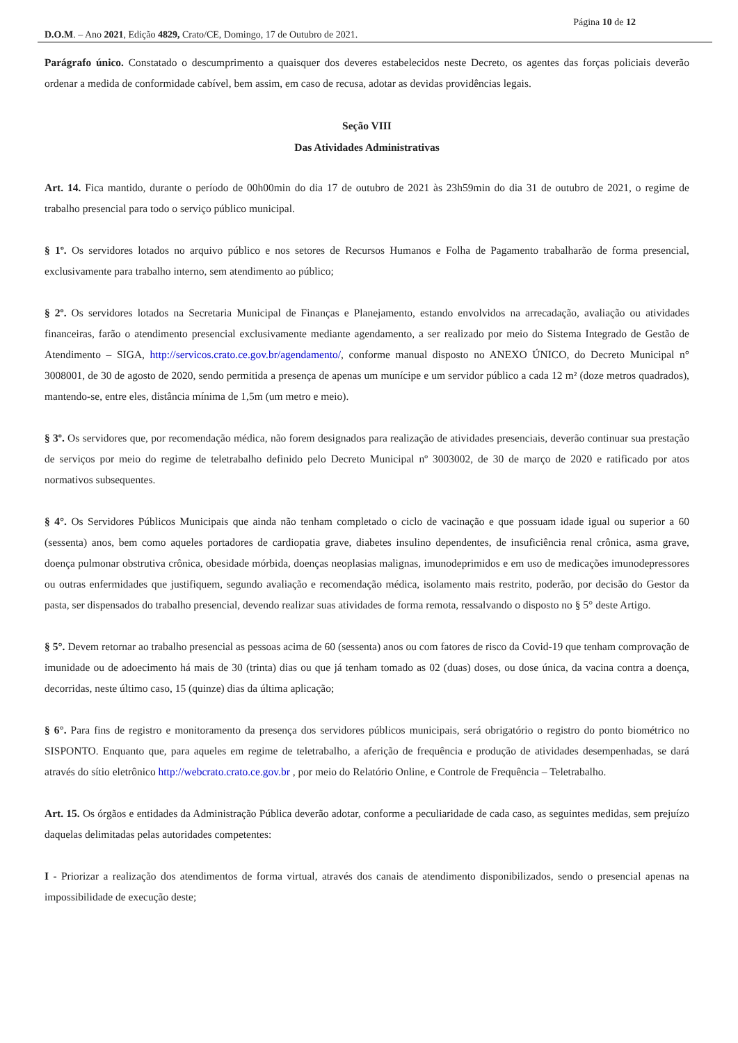Página 10 de 12
D.O.M. – Ano 2021, Edição 4829, Crato/CE, Domingo, 17 de Outubro de 2021.
Parágrafo único. Constatado o descumprimento a quaisquer dos deveres estabelecidos neste Decreto, os agentes das forças policiais deverão ordenar a medida de conformidade cabível, bem assim, em caso de recusa, adotar as devidas providências legais.
Seção VIII
Das Atividades Administrativas
Art. 14. Fica mantido, durante o período de 00h00min do dia 17 de outubro de 2021 às 23h59min do dia 31 de outubro de 2021, o regime de trabalho presencial para todo o serviço público municipal.
§ 1º. Os servidores lotados no arquivo público e nos setores de Recursos Humanos e Folha de Pagamento trabalharão de forma presencial, exclusivamente para trabalho interno, sem atendimento ao público;
§ 2º. Os servidores lotados na Secretaria Municipal de Finanças e Planejamento, estando envolvidos na arrecadação, avaliação ou atividades financeiras, farão o atendimento presencial exclusivamente mediante agendamento, a ser realizado por meio do Sistema Integrado de Gestão de Atendimento – SIGA, http://servicos.crato.ce.gov.br/agendamento/, conforme manual disposto no ANEXO ÚNICO, do Decreto Municipal n° 3008001, de 30 de agosto de 2020, sendo permitida a presença de apenas um munícipe e um servidor público a cada 12 m² (doze metros quadrados), mantendo-se, entre eles, distância mínima de 1,5m (um metro e meio).
§ 3º. Os servidores que, por recomendação médica, não forem designados para realização de atividades presenciais, deverão continuar sua prestação de serviços por meio do regime de teletrabalho definido pelo Decreto Municipal nº 3003002, de 30 de março de 2020 e ratificado por atos normativos subsequentes.
§ 4°. Os Servidores Públicos Municipais que ainda não tenham completado o ciclo de vacinação e que possuam idade igual ou superior a 60 (sessenta) anos, bem como aqueles portadores de cardiopatia grave, diabetes insulino dependentes, de insuficiência renal crônica, asma grave, doença pulmonar obstrutiva crônica, obesidade mórbida, doenças neoplasias malignas, imunodeprimidos e em uso de medicações imunodepressores ou outras enfermidades que justifiquem, segundo avaliação e recomendação médica, isolamento mais restrito, poderão, por decisão do Gestor da pasta, ser dispensados do trabalho presencial, devendo realizar suas atividades de forma remota, ressalvando o disposto no § 5° deste Artigo.
§ 5°. Devem retornar ao trabalho presencial as pessoas acima de 60 (sessenta) anos ou com fatores de risco da Covid-19 que tenham comprovação de imunidade ou de adoecimento há mais de 30 (trinta) dias ou que já tenham tomado as 02 (duas) doses, ou dose única, da vacina contra a doença, decorridas, neste último caso, 15 (quinze) dias da última aplicação;
§ 6°. Para fins de registro e monitoramento da presença dos servidores públicos municipais, será obrigatório o registro do ponto biométrico no SISPONTO. Enquanto que, para aqueles em regime de teletrabalho, a aferição de frequência e produção de atividades desempenhadas, se dará através do sítio eletrônico http://webcrato.crato.ce.gov.br , por meio do Relatório Online, e Controle de Frequência – Teletrabalho.
Art. 15. Os órgãos e entidades da Administração Pública deverão adotar, conforme a peculiaridade de cada caso, as seguintes medidas, sem prejuízo daquelas delimitadas pelas autoridades competentes:
I - Priorizar a realização dos atendimentos de forma virtual, através dos canais de atendimento disponibilizados, sendo o presencial apenas na impossibilidade de execução deste;